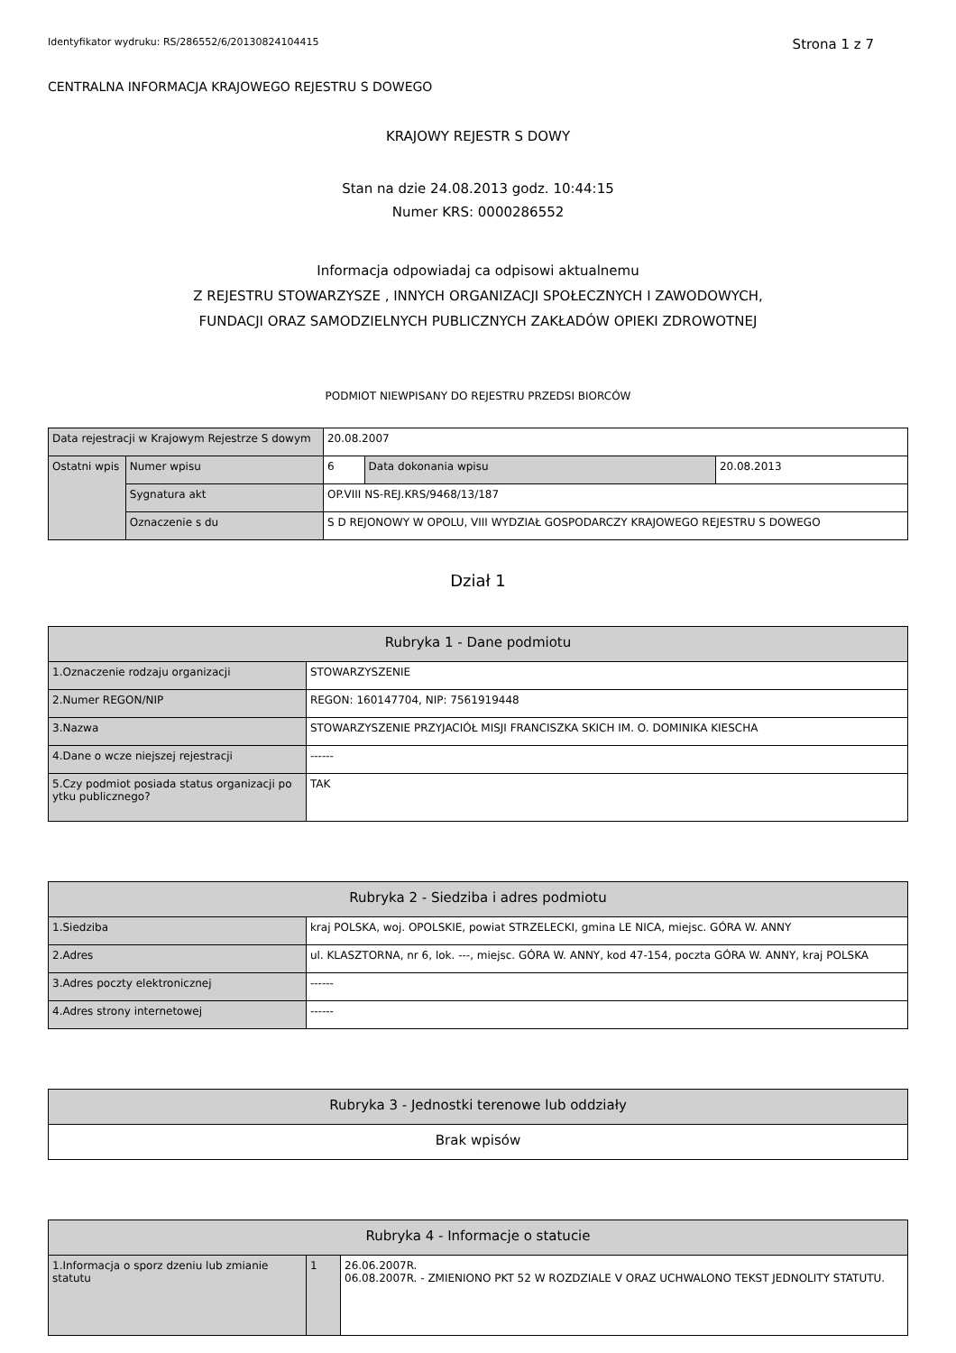Identyfikator wydruku: RS/286552/6/20130824104415 Strona 1 z 7
CENTRALNA INFORMACJA KRAJOWEGO REJESTRU S DOWEGO
KRAJOWY REJESTR S DOWY
Stan na dzie 24.08.2013 godz. 10:44:15
Numer KRS: 0000286552
Informacja odpowiadaj ca odpisowi aktualnemu
Z REJESTRU STOWARZYSZE , INNYCH ORGANIZACJI SPOŁECZNYCH I ZAWODOWYCH,
FUNDACJI ORAZ SAMODZIELNYCH PUBLICZNYCH ZAKŁADÓW OPIEKI ZDROWOTNEJ
PODMIOT NIEWPISANY DO REJESTRU PRZEDSI BIORCÓW
| Data rejestracji w Krajowym Rejestrze S dowym | | 20.08.2007 | | |
| Ostatni wpis | Numer wpisu | 6 | Data dokonania wpisu | 20.08.2013 |
| | Sygnatura akt | OP.VIII NS-REJ.KRS/9468/13/187 | | |
| | Oznaczenie s du | S D REJONOWY W OPOLU, VIII WYDZIAŁ GOSPODARCZY KRAJOWEGO REJESTRU S DOWEGO | | |
Dział 1
| Rubryka 1 - Dane podmiotu | |
| 1.Oznaczenie rodzaju organizacji | STOWARZYSZENIE |
| 2.Numer REGON/NIP | REGON: 160147704, NIP: 7561919448 |
| 3.Nazwa | STOWARZYSZENIE PRZYJACIÓŁ MISJI FRANCISZKA SKICH IM. O. DOMINIKA KIESCHA |
| 4.Dane o wcze niejszej rejestracji | ------ |
| 5.Czy podmiot posiada status organizacji po ytku publicznego? | TAK |
| Rubryka 2 - Siedziba i adres podmiotu | |
| 1.Siedziba | kraj POLSKA, woj. OPOLSKIE, powiat STRZELECKI, gmina LE NICA, miejsc. GÓRA W. ANNY |
| 2.Adres | ul. KLASZTORNA, nr 6, lok. ---, miejsc. GÓRA W. ANNY, kod 47-154, poczta GÓRA W. ANNY, kraj POLSKA |
| 3.Adres poczty elektronicznej | ------ |
| 4.Adres strony internetowej | ------ |
| Rubryka 3 - Jednostki terenowe lub oddziały |
| Brak wpisów |
| Rubryka 4 - Informacje o statucie | | |
| 1.Informacja o sporz dzeniu lub zmianie statutu | 1 | 26.06.2007R. 06.08.2007R. - ZMIENIONO PKT 52 W ROZDZIALE V ORAZ UCHWALONO TEKST JEDNOLITY STATUTU. |